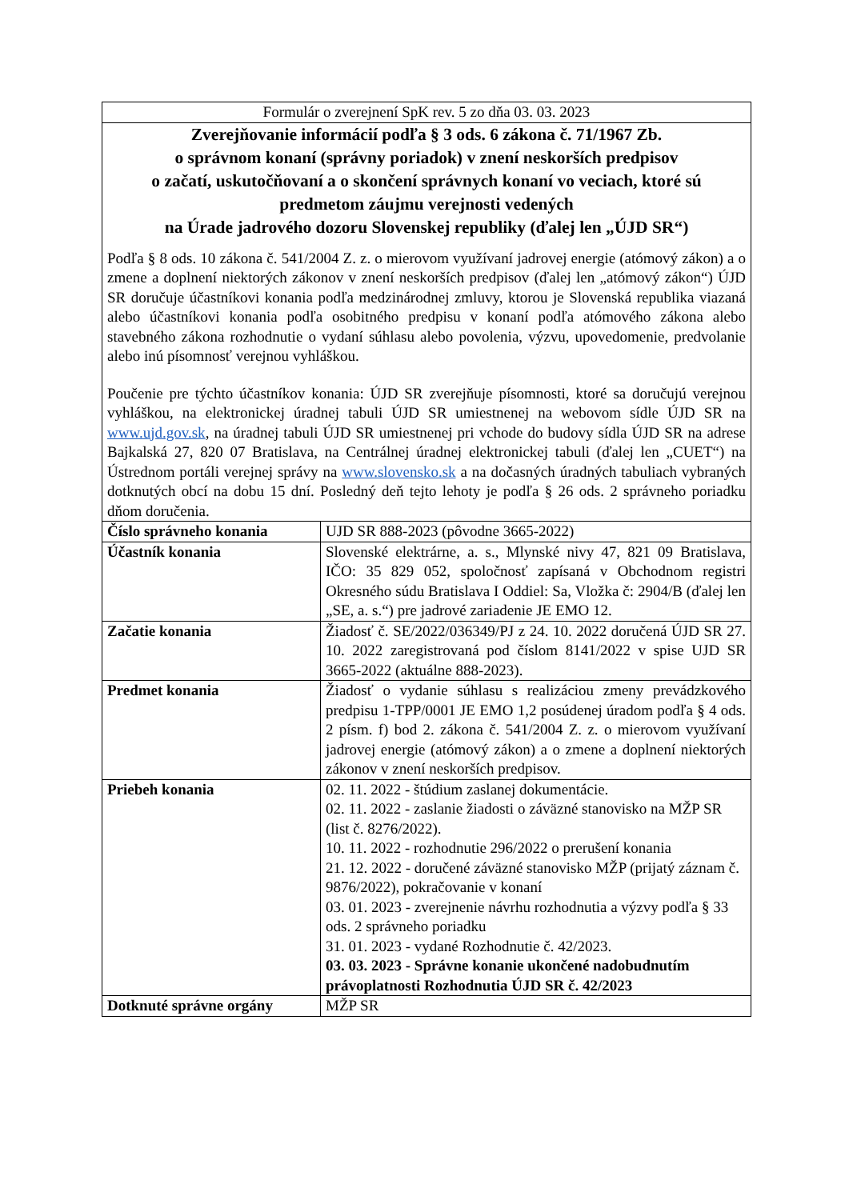| Formulár o zverejnení SpK rev. 5 zo dňa 03. 03. 2023 | |
| Zverejňovanie informácií podľa § 3 ods. 6 zákona č. 71/1967 Zb. o správnom konaní (správny poriadok) v znení neskorších predpisov o začatí, uskutočňovaní a o skončení správnych konaní vo veciach, ktoré sú predmetom záujmu verejnosti vedených na Úrade jadrového dozoru Slovenskej republiky (ďalej len „ÚJD SR“) Podľa § 8 ods. 10 zákona č. 541/2004 Z. z. o mierovom využívaní jadrovej energie (atómový zákon) a o zmene a doplnení niektorých zákonov v znení neskorších predpisov (ďalej len „atómový zákon“) ÚJD SR doručuje účastníkovi konania podľa medzinárodnej zmluvy, ktorou je Slovenská republika viazaná alebo účastníkovi konania podľa osobitného predpisu v konaní podľa atómového zákona alebo stavebného zákona rozhodnutie o vydaní súhlasu alebo povolenia, výzvu, upovedomenie, predvolanie alebo inú písomnosť verejnou vyhláškou. Poučenie pre týchto účastníkov konania: ÚJD SR zverejňuje písomnosti, ktoré sa doručujú verejnou vyhláškou, na elektronickej úradnej tabuli ÚJD SR umiestnenej na webovom sídle ÚJD SR na www.ujd.gov.sk , na úradnej tabuli ÚJD SR umiestnenej pri vchode do budovy sídla ÚJD SR na adrese Bajkalská 27, 820 07 Bratislava, na Centrálnej úradnej elektronickej tabuli (ďalej len „CUET“) na Ústrednom portáli verejnej správy na www.slovensko.sk a na dočasných úradných tabuliach vybraných dotknutých obcí na dobu 15 dní. Posledný deň tejto lehoty je podľa § 26 ods. 2 správneho poriadku dňom doručenia. | |
| Číslo správneho konania | UJD SR 888-2023 (pôvodne 3665-2022) |
| Účastník konania | Slovenské elektrárne, a. s., Mlynské nivy 47, 821 09 Bratislava, IČO: 35 829 052, spoločnosť zapísaná v Obchodnom registri Okresného súdu Bratislava I Oddiel: Sa, Vložka č: 2904/B (ďalej len „SE, a. s.“) pre jadrové zariadenie JE EMO 12. |
| Začatie konania | Žiadosť č. SE/2022/036349/PJ z 24. 10. 2022 doručená ÚJD SR 27. 10. 2022 zaregistrovaná pod číslom 8141/2022 v spise UJD SR 3665-2022 (aktuálne 888-2023). |
| Predmet konania | Žiadosť o vydanie súhlasu s realizáciou zmeny prevádzkového predpisu 1-TPP/0001 JE EMO 1,2 posúdenej úradom podľa § 4 ods. 2 písm. f) bod 2. zákona č. 541/2004 Z. z. o mierovom využívaní jadrovej energie (atómový zákon) a o zmene a doplnení niektorých zákonov v znení neskorších predpisov. |
| Priebeh konania | 02. 11. 2022 - štúdium zaslanej dokumentácie. 02. 11. 2022 - zaslanie žiadosti o záväzné stanovisko na MŽP SR (list č. 8276/2022). 10. 11. 2022 - rozhodnutie 296/2022 o prerušení konania 21. 12. 2022 - doručené záväzné stanovisko MŽP (prijatý záznam č. 9876/2022), pokračovanie v konaní 03. 01. 2023 - zverejnenie návrhu rozhodnutia a výzvy podľa § 33 ods. 2 správneho poriadku 31. 01. 2023 - vydané Rozhodnutie č. 42/2023. 03. 03. 2023 - Správne konanie ukončené nadobudnutím právoplatnosti Rozhodnutia ÚJD SR č. 42/2023 |
| Dotknuté správne orgány | MŽP SR |